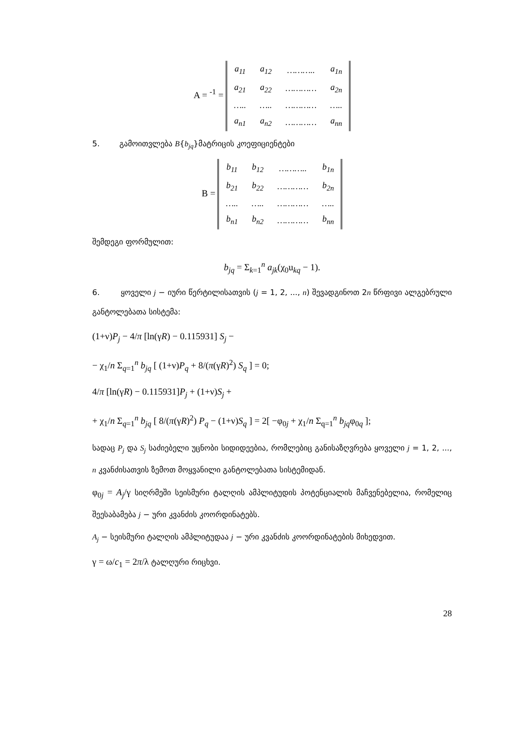A = <sup>-1</sup> =
| a<sub>11</sub> | a<sub>12</sub> | ……….. | a<sub>1n</sub> |
| a<sub>21</sub> | a<sub>22</sub> | ………… | a<sub>2n</sub> |
| ….. | ….. | ………… | ….. |
| a<sub>n1</sub> | a<sub>n2</sub> | ………… | a<sub>nn</sub> |
5. გამოითვლება B{b<sub>jq</sub>}მატრიცის კოეფიციენტები
B =
| b<sub>11</sub> | b<sub>12</sub> | ……….. | b<sub>1n</sub> |
| b<sub>21</sub> | b<sub>22</sub> | ………… | b<sub>2n</sub> |
| ….. | ….. | ………… | ….. |
| b<sub>n1</sub> | b<sub>n2</sub> | ………… | b<sub>nn</sub> |
შემდეგი ფორმულით:
b<sub>jq</sub> = Σ<sub>k=1</sub><sup>n</sup> a<sub>jk</sub>(χ<sub>0</sub>u<sub>kq</sub> − 1).
6. ყოველი j − იური წერტილისათვის (j = 1, 2, ..., n) შევადგინოთ 2n წრფივი ალგებრული განტოლებათა სისტემა:
(1+ν)P<sub>j</sub> − 4/π [ln(γR) − 0.115931] S<sub>j</sub> −
− χ<sub>1</sub>/n Σ<sub>q=1</sub><sup>n</sup> b<sub>jq</sub> [ (1+ν)P<sub>q</sub> + 8/(π(γR)<sup>2</sup>) S<sub>q</sub> ] = 0;
4/π [ln(γR) − 0.115931]P<sub>j</sub> + (1+ν)S<sub>j</sub> +
+ χ<sub>1</sub>/n Σ<sub>q=1</sub><sup>n</sup> b<sub>jq</sub> [ 8/(π(γR)<sup>2</sup>) P<sub>q</sub> − (1+ν)S<sub>q</sub> ] = 2[ −φ<sub>0j</sub> + χ<sub>1</sub>/n Σ<sub>q=1</sub><sup>n</sup> b<sub>jq</sub>φ<sub>0q</sub> ];
სადაც P<sub>j</sub> და S<sub>j</sub> საძიებელი უცნობი სიდიდეებია, რომლებიც განისაზღვრება ყოველი j = 1, 2, ..., n კვანძისათვის ზემოთ მოყვანილი განტოლებათა სისტემიდან.
φ<sub>0j</sub> = A<sub>j</sub>/γ სიღრმეში სეისმური ტალღის ამპლიტუდის პოტენციალის მაჩვენებელია, რომელიც შეესაბამება j − ური კვანძის კოორდინატებს.
A<sub>j</sub> − სეისმური ტალღის ამპლიტუდაა j − ური კვანძის კოორდინატების მიხედვით.
γ = ω/c<sub>1</sub> = 2π/λ ტალღური რიცხვი.
28